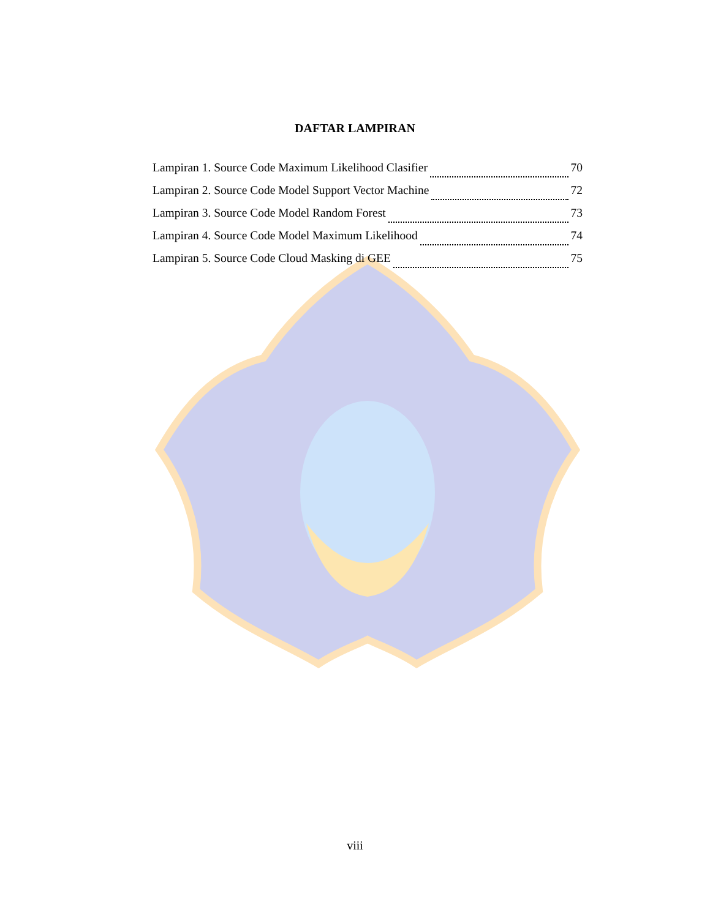DAFTAR LAMPIRAN
Lampiran 1. Source Code Maximum Likelihood Clasifier 70
Lampiran 2. Source Code Model Support Vector Machine 72
Lampiran 3. Source Code Model Random Forest 73
Lampiran 4. Source Code Model Maximum Likelihood 74
Lampiran 5. Source Code Cloud Masking di GEE 75
viii